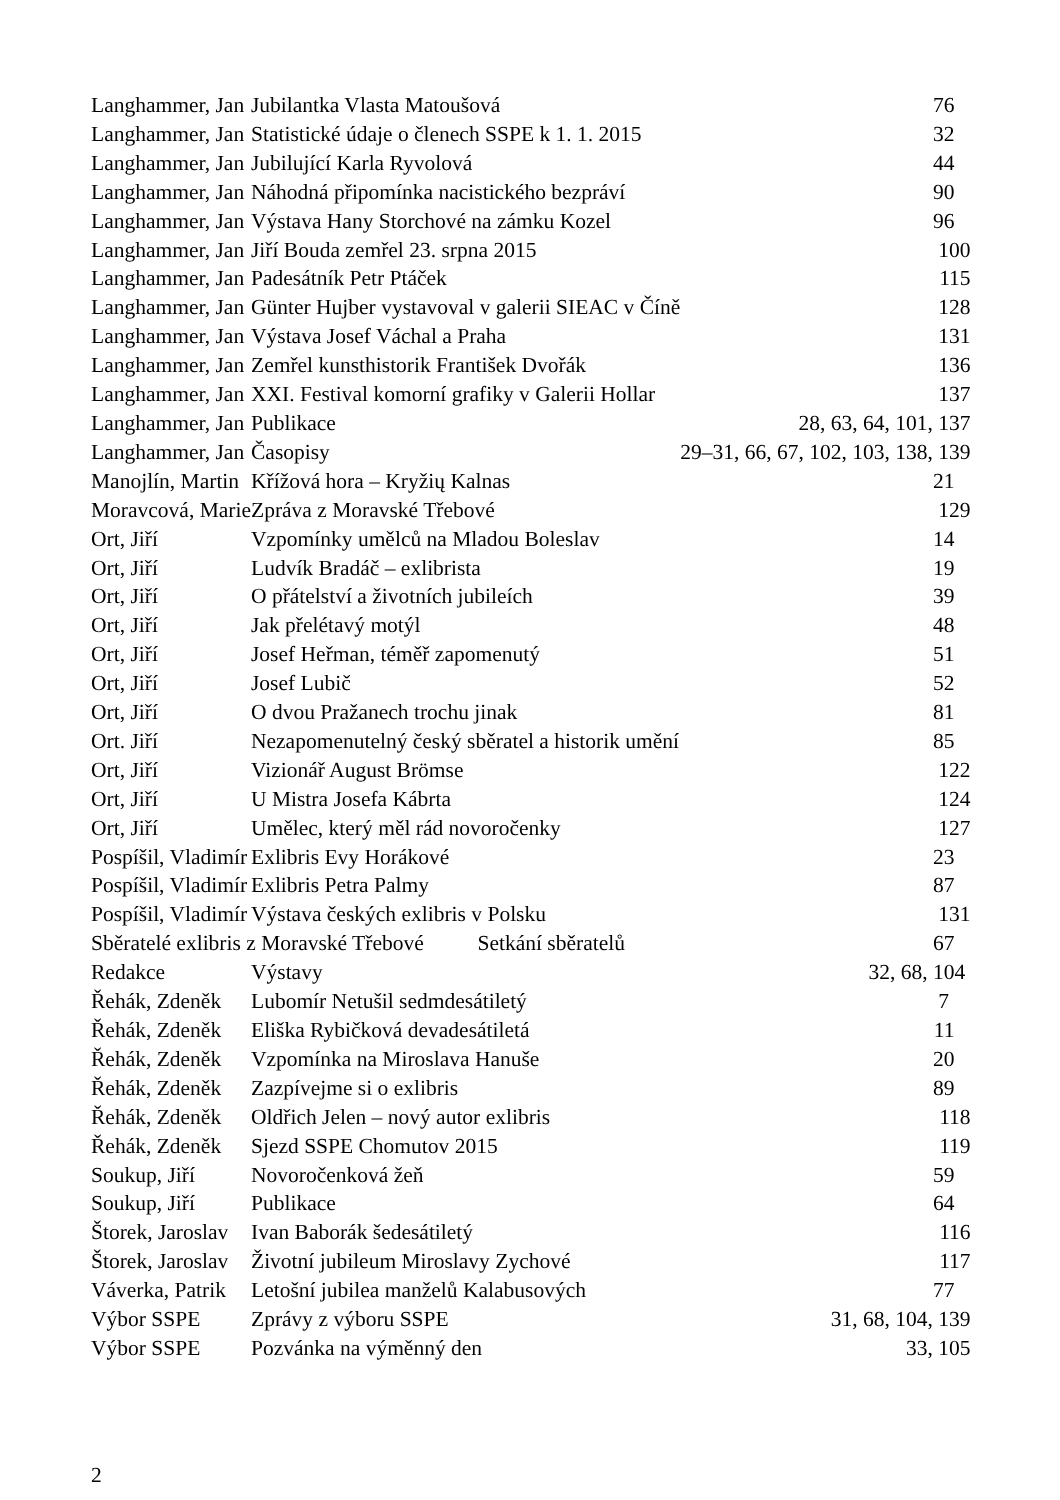| Langhammer, Jan | Jubilantka Vlasta Matoušová | 76 |
| Langhammer, Jan | Statistické údaje o členech SSPE k 1. 1. 2015 | 32 |
| Langhammer, Jan | Jubilující Karla Ryvolová | 44 |
| Langhammer, Jan | Náhodná připomínka nacistického bezpráví | 90 |
| Langhammer, Jan | Výstava Hany Storchové na zámku Kozel | 96 |
| Langhammer, Jan | Jiří Bouda zemřel 23. srpna 2015 | 100 |
| Langhammer, Jan | Padesátník Petr Ptáček | 115 |
| Langhammer, Jan | Günter Hujber vystavoval v galerii SIEAC v Číně | 128 |
| Langhammer, Jan | Výstava Josef Váchal a Praha | 131 |
| Langhammer, Jan | Zemřel kunsthistorik František Dvořák | 136 |
| Langhammer, Jan | XXI. Festival komorní grafiky v Galerii Hollar | 137 |
| Langhammer, Jan | Publikace | 28, 63, 64, 101, 137 |
| Langhammer, Jan | Časopisy | 29–31, 66, 67, 102, 103, 138, 139 |
| Manojlín, Martin | Křížová hora – Kryžių Kalnas | 21 |
| Moravcová, Marie | Zpráva z Moravské Třebové | 129 |
| Ort, Jiří | Vzpomínky umělců na Mladou Boleslav | 14 |
| Ort, Jiří | Ludvík Bradáč – exlibrista | 19 |
| Ort, Jiří | O přátelství a životních jubileích | 39 |
| Ort, Jiří | Jak přelétavý motýl | 48 |
| Ort, Jiří | Josef Heřman, téměř zapomenutý | 51 |
| Ort, Jiří | Josef Lubič | 52 |
| Ort, Jiří | O dvou Pražanech trochu jinak | 81 |
| Ort. Jiří | Nezapomenutelný český sběratel a historik umění | 85 |
| Ort, Jiří | Vizionář August Brömse | 122 |
| Ort, Jiří | U Mistra Josefa Kábrta | 124 |
| Ort, Jiří | Umělec, který měl rád novoročenky | 127 |
| Pospíšil, Vladimír | Exlibris Evy Horákové | 23 |
| Pospíšil, Vladimír | Exlibris Petra Palmy | 87 |
| Pospíšil, Vladimír | Výstava českých exlibris v Polsku | 131 |
| Sběratelé exlibris z Moravské Třebové Setkání sběratelů | | 67 |
| Redakce | Výstavy | 32, 68, 104 |
| Řehák, Zdeněk | Lubomír Netušil sedmdesátiletý | 7 |
| Řehák, Zdeněk | Eliška Rybičková devadesátiletá | 11 |
| Řehák, Zdeněk | Vzpomínka na Miroslava Hanuše | 20 |
| Řehák, Zdeněk | Zazpívejme si o exlibris | 89 |
| Řehák, Zdeněk | Oldřich Jelen – nový autor exlibris | 118 |
| Řehák, Zdeněk | Sjezd SSPE Chomutov 2015 | 119 |
| Soukup, Jiří | Novoročenková žeň | 59 |
| Soukup, Jiří | Publikace | 64 |
| Štorek, Jaroslav | Ivan Baborák šedesátiletý | 116 |
| Štorek, Jaroslav | Životní jubileum Miroslavy Zychové | 117 |
| Váverka, Patrik | Letošní jubilea manželů Kalabusových | 77 |
| Výbor SSPE | Zprávy z výboru SSPE | 31, 68, 104, 139 |
| Výbor SSPE | Pozvánka na výměnný den | 33, 105 |
2